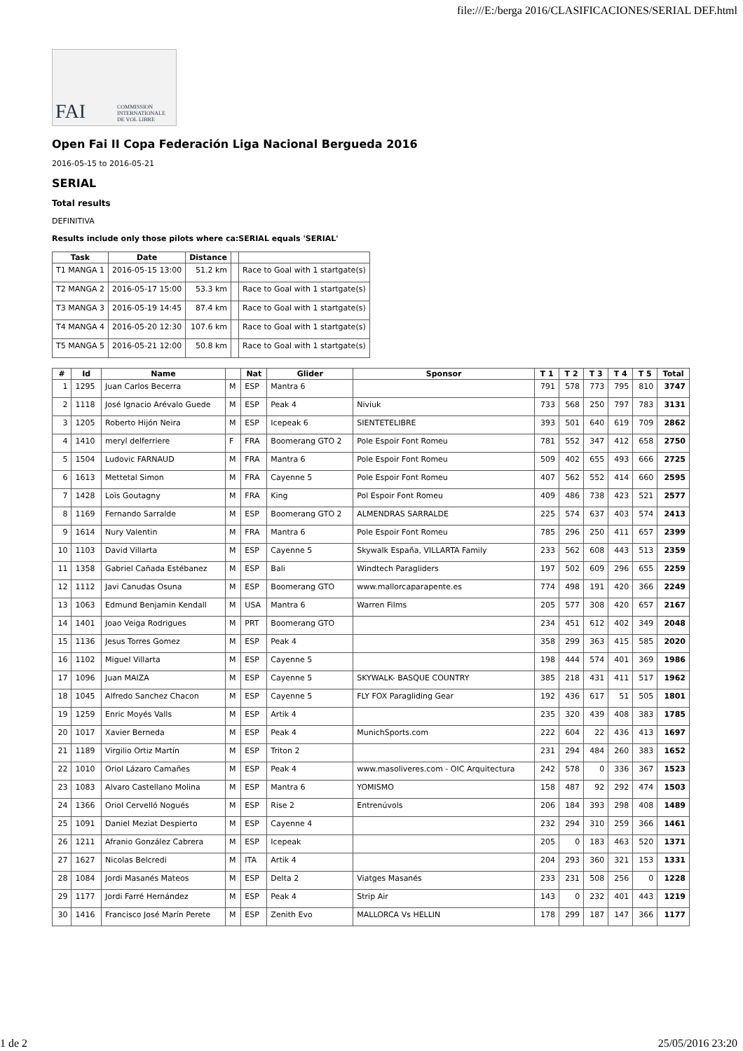file:///E:/berga 2016/CLASIFICACIONES/SERIAL DEF.html
FAI
COMMISSION INTERNATIONALE DE VOL LIBRE
Open Fai II Copa Federación Liga Nacional Bergueda 2016
2016-05-15 to 2016-05-21
SERIAL
Total results
DEFINITIVA
Results include only those pilots where ca:SERIAL equals 'SERIAL'
| Task | Date | Distance | | |
| --- | --- | --- | --- | --- |
| T1 MANGA 1 | 2016-05-15 13:00 | 51.2 km | | Race to Goal with 1 startgate(s) |
| T2 MANGA 2 | 2016-05-17 15:00 | 53.3 km | | Race to Goal with 1 startgate(s) |
| T3 MANGA 3 | 2016-05-19 14:45 | 87.4 km | | Race to Goal with 1 startgate(s) |
| T4 MANGA 4 | 2016-05-20 12:30 | 107.6 km | | Race to Goal with 1 startgate(s) |
| T5 MANGA 5 | 2016-05-21 12:00 | 50.8 km | | Race to Goal with 1 startgate(s) |
| # | Id | Name | | Nat | Glider | Sponsor | T 1 | T 2 | T 3 | T 4 | T 5 | Total |
| --- | --- | --- | --- | --- | --- | --- | --- | --- | --- | --- | --- | --- |
| 1 | 1295 | Juan Carlos Becerra | M | ESP | Mantra 6 | | 791 | 578 | 773 | 795 | 810 | 3747 |
| 2 | 1118 | José Ignacio Arévalo Guede | M | ESP | Peak 4 | Niviuk | 733 | 568 | 250 | 797 | 783 | 3131 |
| 3 | 1205 | Roberto Hijón Neira | M | ESP | Icepeak 6 | SIENTETELIBRE | 393 | 501 | 640 | 619 | 709 | 2862 |
| 4 | 1410 | meryl delferriere | F | FRA | Boomerang GTO 2 | Pole Espoir Font Romeu | 781 | 552 | 347 | 412 | 658 | 2750 |
| 5 | 1504 | Ludovic FARNAUD | M | FRA | Mantra 6 | Pole Espoir Font Romeu | 509 | 402 | 655 | 493 | 666 | 2725 |
| 6 | 1613 | Mettetal Simon | M | FRA | Cayenne 5 | Pole Espoir Font Romeu | 407 | 562 | 552 | 414 | 660 | 2595 |
| 7 | 1428 | Loïs Goutagny | M | FRA | King | Pol Espoir Font Romeu | 409 | 486 | 738 | 423 | 521 | 2577 |
| 8 | 1169 | Fernando Sarralde | M | ESP | Boomerang GTO 2 | ALMENDRAS SARRALDE | 225 | 574 | 637 | 403 | 574 | 2413 |
| 9 | 1614 | Nury Valentin | M | FRA | Mantra 6 | Pole Espoir Font Romeu | 785 | 296 | 250 | 411 | 657 | 2399 |
| 10 | 1103 | David Villarta | M | ESP | Cayenne 5 | Skywalk España, VILLARTA Family | 233 | 562 | 608 | 443 | 513 | 2359 |
| 11 | 1358 | Gabriel Cañada Estébanez | M | ESP | Bali | Windtech Paragliders | 197 | 502 | 609 | 296 | 655 | 2259 |
| 12 | 1112 | Javi Canudas Osuna | M | ESP | Boomerang GTO | www.mallorcaparapente.es | 774 | 498 | 191 | 420 | 366 | 2249 |
| 13 | 1063 | Edmund Benjamin Kendall | M | USA | Mantra 6 | Warren Films | 205 | 577 | 308 | 420 | 657 | 2167 |
| 14 | 1401 | Joao Veiga Rodrigues | M | PRT | Boomerang GTO | | 234 | 451 | 612 | 402 | 349 | 2048 |
| 15 | 1136 | Jesus Torres Gomez | M | ESP | Peak 4 | | 358 | 299 | 363 | 415 | 585 | 2020 |
| 16 | 1102 | Miguel Villarta | M | ESP | Cayenne 5 | | 198 | 444 | 574 | 401 | 369 | 1986 |
| 17 | 1096 | Juan MAIZA | M | ESP | Cayenne 5 | SKYWALK- BASQUE COUNTRY | 385 | 218 | 431 | 411 | 517 | 1962 |
| 18 | 1045 | Alfredo Sanchez Chacon | M | ESP | Cayenne 5 | FLY FOX Paragliding Gear | 192 | 436 | 617 | 51 | 505 | 1801 |
| 19 | 1259 | Enric Moyés Valls | M | ESP | Artik 4 | | 235 | 320 | 439 | 408 | 383 | 1785 |
| 20 | 1017 | Xavier Berneda | M | ESP | Peak 4 | MunichSports.com | 222 | 604 | 22 | 436 | 413 | 1697 |
| 21 | 1189 | Virgilio Ortiz Martín | M | ESP | Triton 2 | | 231 | 294 | 484 | 260 | 383 | 1652 |
| 22 | 1010 | Oriol Lázaro Camañes | M | ESP | Peak 4 | www.masoliveres.com - OIC Arquitectura | 242 | 578 | 0 | 336 | 367 | 1523 |
| 23 | 1083 | Alvaro Castellano Molina | M | ESP | Mantra 6 | YOMISMO | 158 | 487 | 92 | 292 | 474 | 1503 |
| 24 | 1366 | Oriol Cervelló Nogués | M | ESP | Rise 2 | Entrenúvols | 206 | 184 | 393 | 298 | 408 | 1489 |
| 25 | 1091 | Daniel Meziat Despierto | M | ESP | Cayenne 4 | | 232 | 294 | 310 | 259 | 366 | 1461 |
| 26 | 1211 | Afranio González Cabrera | M | ESP | Icepeak | | 205 | 0 | 183 | 463 | 520 | 1371 |
| 27 | 1627 | Nicolas Belcredi | M | ITA | Artik 4 | | 204 | 293 | 360 | 321 | 153 | 1331 |
| 28 | 1084 | Jordi Masanés Mateos | M | ESP | Delta 2 | Viatges Masanés | 233 | 231 | 508 | 256 | 0 | 1228 |
| 29 | 1177 | Jordi Farré Hernández | M | ESP | Peak 4 | Strip Air | 143 | 0 | 232 | 401 | 443 | 1219 |
| 30 | 1416 | Francisco José Marín Perete | M | ESP | Zenith Evo | MALLORCA Vs HELLIN | 178 | 299 | 187 | 147 | 366 | 1177 |
1 de 2 25/05/2016 23:20